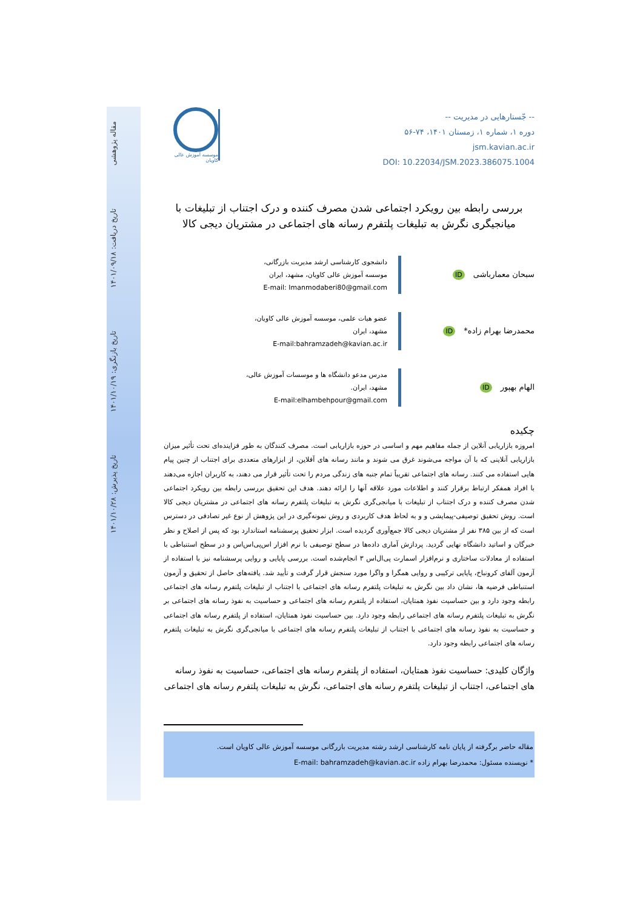تاریخ پذیرش: ۱۴۰۱/۱۰/۲۸ تاریخ بازنگری: ۱۴۰۱/۱۰/۱۹ تاریخ دریافت: ۱۴۰۱/۰۹/۱۸ مقاله پژوهشی
-- جّستارهایی در مدیریت --
دوره ۱، شماره ۱، زمستان ۱۴۰۱، ۷۴-۵۶
jsm.kavian.ac.ir
DOI: 10.22034/JSM.2023.386075.1004
موسسه آموزش عالی کاویان
بررسی رابطه بین رویکرد اجتماعی شدن مصرف کننده و درک اجتناب از تبلیغات با
میانجیگری نگرش به تبلیغات پلتفرم رسانه های اجتماعی در مشتریان دیجی کالا
سبحان معمارباشی ID
دانشجوی کارشناسی ارشد مدیریت بازرگانی،
موسسه آموزش عالی کاویان، مشهد، ایران
E-mail: Imanmodaberi80@gmail.com
محمدرضا بهرام زاده* ID
عضو هیات علمی، موسسه آموزش عالی کاویان،
مشهد، ایران
E-mail:bahramzadeh@kavian.ac.ir
الهام بهپور ID
مدرس مدعو دانشگاه ها و موسسات آموزش عالی،
مشهد، ایران.
E-mail:elhambehpour@gmail.com
چکیده
امروزه بازاریابی آنلاین از جمله مفاهیم مهم و اساسی در حوزه بازاریابی است. مصرف کنندگان به طور فزاینده‌ای تحت تأثیر میزان بازاریابی آنلاینی که با آن مواجه می‌شوند غرق می شوند و مانند رسانه های آفلاین، از ابزارهای متعددی برای اجتناب از چنین پیام هایی استفاده می کنند. رسانه های اجتماعی تقریباً تمام جنبه های زندگی مردم را تحت تأثیر قرار می دهند، به کاربران اجازه می‌دهند با افراد همفکر ارتباط برقرار کنند و اطلاعات مورد علاقه آنها را ارائه دهند. هدف این تحقیق بررسی رابطه بین رویکرد اجتماعی شدن مصرف کننده و درک اجتناب از تبلیغات با میانجی‌گری نگرش به تبلیغات پلتفرم رسانه های اجتماعی در مشتریان دیجی کالا است. روش تحقیق توصیفی-پیمایشی و و به لحاظ هدف کاربردی و روش نمونه‌گیری در این پژوهش از نوع غیر تصادفی در دسترس است که از بین ۳۸۵ نفر از مشتریان دیجی کالا جمع‌آوری گردیده است. ابزار تحقیق پرسشنامه استاندارد بود که پس از اصلاح و نظر خبرگان و اساتید دانشگاه نهایی گردید. پردازش آماری داده‌ها در سطح توصیفی با نرم افزار اس‌پی‌اس‌اس و در سطح استنباطی با استفاده از معادلات ساختاری و نرم‌افزار اسمارت پی‌ال‌اس ۳ انجام‌شده است. بررسی پایایی و روایی پرسشنامه نیز با استفاده از آزمون آلفای کرونباخ، پایایی ترکیبی و روایی همگرا و واگرا مورد سنجش قرار گرفت و تأیید شد. یافته‌های حاصل از تحقیق و آزمون استنباطی فرضیه ها، نشان داد بین نگرش به تبلیغات پلتفرم رسانه های اجتماعی با اجتناب از تبلیغات پلتفرم رسانه های اجتماعی رابطه وجود دارد و بین حساسیت نفوذ همتایان، استفاده از پلتفرم رسانه های اجتماعی و حساسیت به نفوذ رسانه های اجتماعی بر نگرش به تبلیغات پلتفرم رسانه های اجتماعی رابطه وجود دارد. بین حساسیت نفوذ همتایان، استفاده از پلتفرم رسانه های اجتماعی و حساسیت به نفوذ رسانه های اجتماعی با اجتناب از تبلیغات پلتفرم رسانه های اجتماعی با میانجی‌گری نگرش به تبلیغات پلتفرم رسانه های اجتماعی رابطه وجود دارد.
واژگان کلیدی: حساسیت نفوذ همتایان، استفاده از پلتفرم رسانه های اجتماعی، حساسیت به نفوذ رسانه های اجتماعی، اجتناب از تبلیغات پلتفرم رسانه های اجتماعی، نگرش به تبلیغات پلتفرم رسانه های اجتماعی
مقاله حاضر برگرفته از پایان نامه کارشناسی ارشد رشته مدیریت بازرگانی موسسه آموزش عالی کاویان است.
* نویسنده مسئول: محمدرضا بهرام زاده E-mail: bahramzadeh@kavian.ac.ir